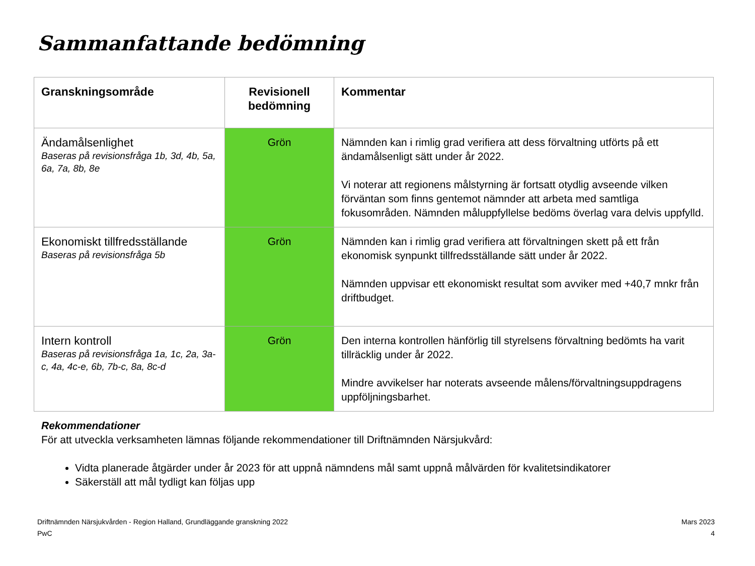Sammanfattande bedömning
| Granskningsområde | Revisionell bedömning | Kommentar |
| --- | --- | --- |
| Ändamålsenlighet Baseras på revisionsfråga 1b, 3d, 4b, 5a, 6a, 7a, 8b, 8e | Grön | Nämnden kan i rimlig grad verifiera att dess förvaltning utförts på ett ändamålsenligt sätt under år 2022. Vi noterar att regionens målstyrning är fortsatt otydlig avseende vilken förväntan som finns gentemot nämnder att arbeta med samtliga fokusområden. Nämnden måluppfyllelse bedöms överlag vara delvis uppfylld. |
| Ekonomiskt tillfredsställande Baseras på revisionsfråga 5b | Grön | Nämnden kan i rimlig grad verifiera att förvaltningen skett på ett från ekonomisk synpunkt tillfredsställande sätt under år 2022. Nämnden uppvisar ett ekonomiskt resultat som avviker med +40,7 mnkr från driftbudget. |
| Intern kontroll Baseras på revisionsfråga 1a, 1c, 2a, 3a-c, 4a, 4c-e, 6b, 7b-c, 8a, 8c-d | Grön | Den interna kontrollen hänförlig till styrelsens förvaltning bedömts ha varit tillräcklig under år 2022. Mindre avvikelser har noterats avseende målens/förvaltningsuppdragens uppföljningsbarhet. |
Rekommendationer
För att utveckla verksamheten lämnas följande rekommendationer till Driftnämnden Närsjukvård:
Vidta planerade åtgärder under år 2023 för att uppnå nämndens mål samt uppnå målvärden för kvalitetsindikatorer
Säkerställ att mål tydligt kan följas upp
Driftnämnden Närsjukvården - Region Halland, Grundläggande granskning 2022
PwC
Mars 2023
4